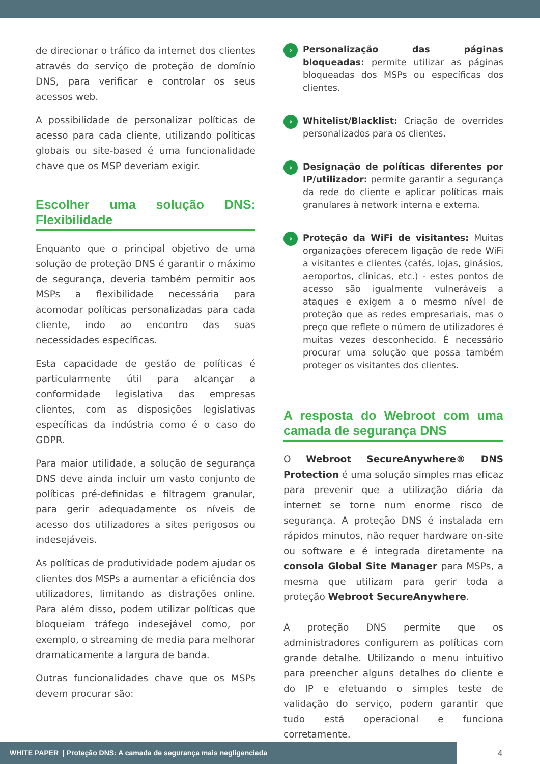de direcionar o tráfico da internet dos clientes através do serviço de proteção de domínio DNS, para verificar e controlar os seus acessos web.
A possibilidade de personalizar políticas de acesso para cada cliente, utilizando políticas globais ou site-based é uma funcionalidade chave que os MSP deveriam exigir.
Escolher uma solução DNS: Flexibilidade
Enquanto que o principal objetivo de uma solução de proteção DNS é garantir o máximo de segurança, deveria também permitir aos MSPs a flexibilidade necessária para acomodar políticas personalizadas para cada cliente, indo ao encontro das suas necessidades específicas.
Esta capacidade de gestão de políticas é particularmente útil para alcançar a conformidade legislativa das empresas clientes, com as disposições legislativas específicas da indústria como é o caso do GDPR.
Para maior utilidade, a solução de segurança DNS deve ainda incluir um vasto conjunto de políticas pré-definidas e filtragem granular, para gerir adequadamente os níveis de acesso dos utilizadores a sites perigosos ou indesejáveis.
As políticas de produtividade podem ajudar os clientes dos MSPs a aumentar a eficiência dos utilizadores, limitando as distrações online. Para além disso, podem utilizar políticas que bloqueiam tráfego indesejável como, por exemplo, o streaming de media para melhorar dramaticamente a largura de banda.
Outras funcionalidades chave que os MSPs devem procurar são:
›
Personalização das páginas bloqueadas: permite utilizar as páginas bloqueadas dos MSPs ou específicas dos clientes.
›
Whitelist/Blacklist: Criação de overrides personalizados para os clientes.
›
Designação de políticas diferentes por IP/utilizador: permite garantir a segurança da rede do cliente e aplicar políticas mais granulares à network interna e externa.
›
Proteção da WiFi de visitantes: Muitas organizações oferecem ligação de rede WiFi a visitantes e clientes (cafés, lojas, ginásios, aeroportos, clínicas, etc.) - estes pontos de acesso são igualmente vulneráveis a ataques e exigem a o mesmo nível de proteção que as redes empresariais, mas o preço que reflete o número de utilizadores é muitas vezes desconhecido. É necessário procurar uma solução que possa também proteger os visitantes dos clientes.
A resposta do Webroot com uma camada de segurança DNS
O Webroot SecureAnywhere® DNS Protection é uma solução simples mas eficaz para prevenir que a utilização diária da internet se torne num enorme risco de segurança. A proteção DNS é instalada em rápidos minutos, não requer hardware on-site ou software e é integrada diretamente na consola Global Site Manager para MSPs, a mesma que utilizam para gerir toda a proteção Webroot SecureAnywhere.
A proteção DNS permite que os administradores configurem as políticas com grande detalhe. Utilizando o menu intuitivo para preencher alguns detalhes do cliente e do IP e efetuando o simples teste de validação do serviço, podem garantir que tudo está operacional e funciona corretamente.
WHITE PAPER | Proteção DNS: A camada de segurança mais negligenciada
4